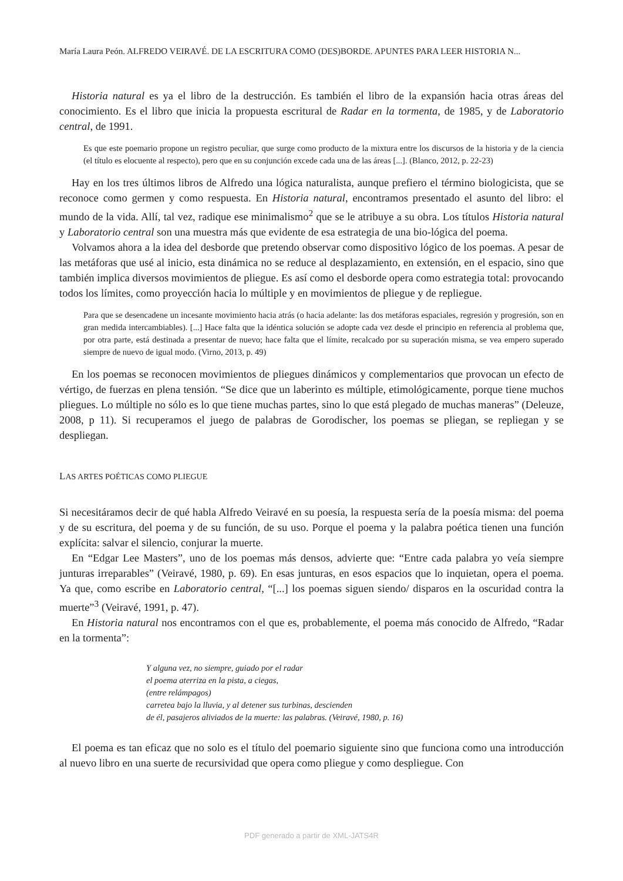María Laura Peón. ALFREDO VEIRAVÉ. DE LA ESCRITURA COMO (DES)BORDE. APUNTES PARA LEER HISTORIA N...
Historia natural es ya el libro de la destrucción. Es también el libro de la expansión hacia otras áreas del conocimiento. Es el libro que inicia la propuesta escritural de Radar en la tormenta, de 1985, y de Laboratorio central, de 1991.
Es que este poemario propone un registro peculiar, que surge como producto de la mixtura entre los discursos de la historia y de la ciencia (el título es elocuente al respecto), pero que en su conjunción excede cada una de las áreas [...]. (Blanco, 2012, p. 22-23)
Hay en los tres últimos libros de Alfredo una lógica naturalista, aunque prefiero el término biologicista, que se reconoce como germen y como respuesta. En Historia natural, encontramos presentado el asunto del libro: el mundo de la vida. Allí, tal vez, radique ese minimalismo<sup>2</sup> que se le atribuye a su obra. Los títulos Historia natural y Laboratorio central son una muestra más que evidente de esa estrategia de una bio-lógica del poema.
Volvamos ahora a la idea del desborde que pretendo observar como dispositivo lógico de los poemas. A pesar de las metáforas que usé al inicio, esta dinámica no se reduce al desplazamiento, en extensión, en el espacio, sino que también implica diversos movimientos de pliegue. Es así como el desborde opera como estrategia total: provocando todos los límites, como proyección hacia lo múltiple y en movimientos de pliegue y de repliegue.
Para que se desencadene un incesante movimiento hacia atrás (o hacia adelante: las dos metáforas espaciales, regresión y progresión, son en gran medida intercambiables). [...] Hace falta que la idéntica solución se adopte cada vez desde el principio en referencia al problema que, por otra parte, está destinada a presentar de nuevo; hace falta que el límite, recalcado por su superación misma, se vea empero superado siempre de nuevo de igual modo. (Virno, 2013, p. 49)
En los poemas se reconocen movimientos de pliegues dinámicos y complementarios que provocan un efecto de vértigo, de fuerzas en plena tensión. “Se dice que un laberinto es múltiple, etimológicamente, porque tiene muchos pliegues. Lo múltiple no sólo es lo que tiene muchas partes, sino lo que está plegado de muchas maneras” (Deleuze, 2008, p 11). Si recuperamos el juego de palabras de Gorodischer, los poemas se pliegan, se repliegan y se despliegan.
LAS ARTES POÉTICAS COMO PLIEGUE
Si necesitáramos decir de qué habla Alfredo Veiravé en su poesía, la respuesta sería de la poesía misma: del poema y de su escritura, del poema y de su función, de su uso. Porque el poema y la palabra poética tienen una función explícita: salvar el silencio, conjurar la muerte.
En “Edgar Lee Masters”, uno de los poemas más densos, advierte que: “Entre cada palabra yo veía siempre junturas irreparables” (Veiravé, 1980, p. 69). En esas junturas, en esos espacios que lo inquietan, opera el poema. Ya que, como escribe en Laboratorio central, “[...] los poemas siguen siendo/ disparos en la oscuridad contra la muerte”<sup>3</sup> (Veiravé, 1991, p. 47).
En Historia natural nos encontramos con el que es, probablemente, el poema más conocido de Alfredo, “Radar en la tormenta”:
Y alguna vez, no siempre, guiado por el radar
el poema aterriza en la pista, a ciegas,
(entre relámpagos)
carretea bajo la lluvia, y al detener sus turbinas, descienden
de él, pasajeros aliviados de la muerte: las palabras. (Veiravé, 1980, p. 16)
El poema es tan eficaz que no solo es el título del poemario siguiente sino que funciona como una introducción al nuevo libro en una suerte de recursividad que opera como pliegue y como despliegue. Con
PDF generado a partir de XML-JATS4R